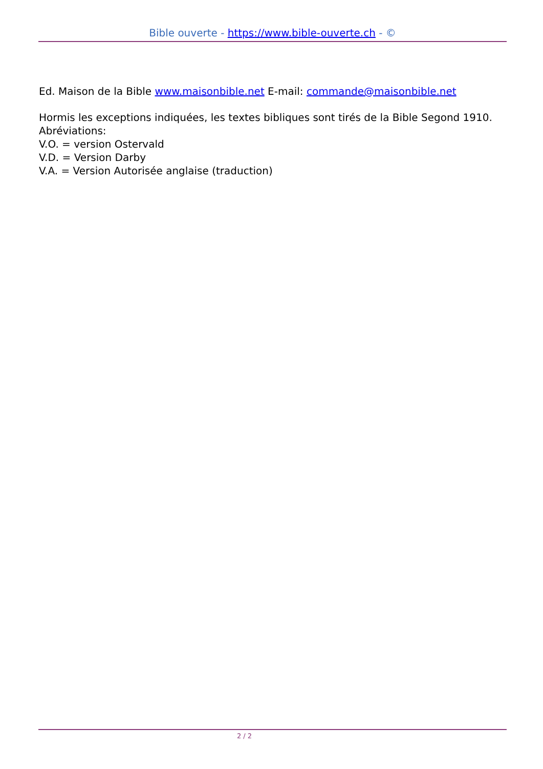Bible ouverte - https://www.bible-ouverte.ch - ©
Ed. Maison de la Bible www.maisonbible.net E-mail: commande@maisonbible.net
Hormis les exceptions indiquées, les textes bibliques sont tirés de la Bible Segond 1910.
Abréviations:
V.O. = version Ostervald
V.D. = Version Darby
V.A. = Version Autorisée anglaise (traduction)
2 / 2